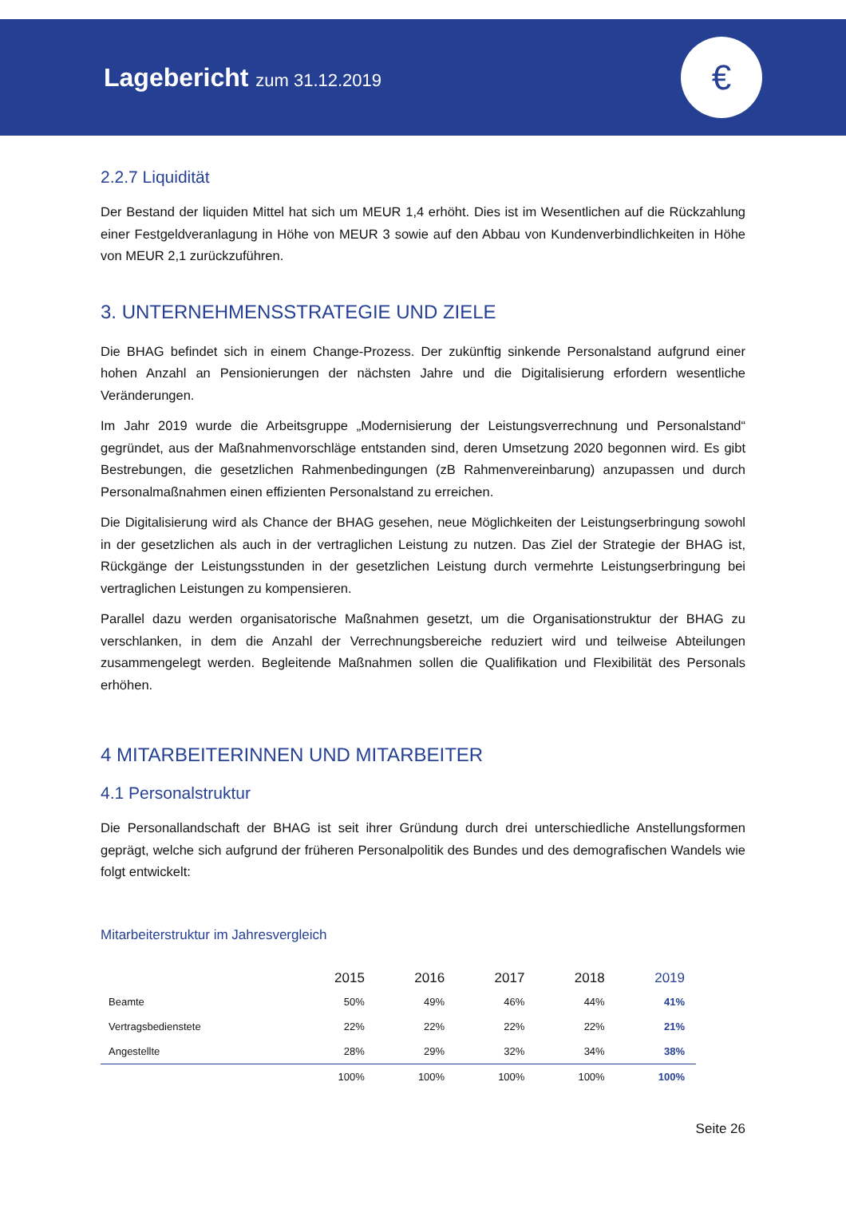Lagebericht zum 31.12.2019
€
2.2.7 Liquidität
Der Bestand der liquiden Mittel hat sich um MEUR 1,4 erhöht. Dies ist im Wesentlichen auf die Rückzahlung einer Festgeldveranlagung in Höhe von MEUR 3 sowie auf den Abbau von Kundenverbindlichkeiten in Höhe von MEUR 2,1 zurückzuführen.
3. UNTERNEHMENSSTRATEGIE UND ZIELE
Die BHAG befindet sich in einem Change-Prozess. Der zukünftig sinkende Personalstand aufgrund einer hohen Anzahl an Pensionierungen der nächsten Jahre und die Digitalisierung erfordern wesentliche Veränderungen.
Im Jahr 2019 wurde die Arbeitsgruppe „Modernisierung der Leistungsverrechnung und Personalstand“ gegründet, aus der Maßnahmenvorschläge entstanden sind, deren Umsetzung 2020 begonnen wird. Es gibt Bestrebungen, die gesetzlichen Rahmenbedingungen (zB Rahmenvereinbarung) anzupassen und durch Personalmaßnahmen einen effizienten Personalstand zu erreichen.
Die Digitalisierung wird als Chance der BHAG gesehen, neue Möglichkeiten der Leistungserbringung sowohl in der gesetzlichen als auch in der vertraglichen Leistung zu nutzen. Das Ziel der Strategie der BHAG ist, Rückgänge der Leistungsstunden in der gesetzlichen Leistung durch vermehrte Leistungserbringung bei vertraglichen Leistungen zu kompensieren.
Parallel dazu werden organisatorische Maßnahmen gesetzt, um die Organisationstruktur der BHAG zu verschlanken, in dem die Anzahl der Verrechnungsbereiche reduziert wird und teilweise Abteilungen zusammengelegt werden. Begleitende Maßnahmen sollen die Qualifikation und Flexibilität des Personals erhöhen.
4 MITARBEITERINNEN UND MITARBEITER
4.1 Personalstruktur
Die Personallandschaft der BHAG ist seit ihrer Gründung durch drei unterschiedliche Anstellungsformen geprägt, welche sich aufgrund der früheren Personalpolitik des Bundes und des demografischen Wandels wie folgt entwickelt:
Mitarbeiterstruktur im Jahresvergleich
| | 2015 | 2016 | 2017 | 2018 | 2019 |
| --- | --- | --- | --- | --- | --- |
| Beamte | 50% | 49% | 46% | 44% | 41% |
| Vertragsbedienstete | 22% | 22% | 22% | 22% | 21% |
| Angestellte | 28% | 29% | 32% | 34% | 38% |
| | 100% | 100% | 100% | 100% | 100% |
Seite 26